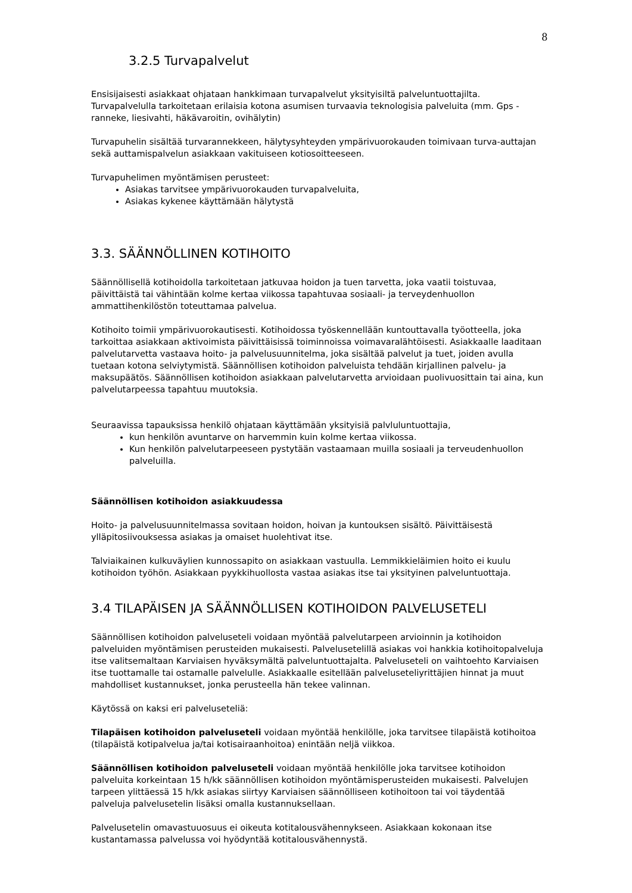8
3.2.5 Turvapalvelut
Ensisijaisesti asiakkaat ohjataan hankkimaan turvapalvelut yksityisiltä palveluntuottajilta. Turvapalvelulla tarkoitetaan erilaisia kotona asumisen turvaavia teknologisia palveluita (mm. Gps - ranneke, liesivahti, häkävaroitin, ovihälytin)
Turvapuhelin sisältää turvarannekkeen, hälytysyhteyden ympärivuorokauden toimivaan turva-auttajan sekä auttamispalvelun asiakkaan vakituiseen kotiosoitteeseen.
Turvapuhelimen myöntämisen perusteet:
Asiakas tarvitsee ympärivuorokauden turvapalveluita,
Asiakas kykenee käyttämään hälytystä
3.3. SÄÄNNÖLLINEN KOTIHOITO
Säännöllisellä kotihoidolla tarkoitetaan jatkuvaa hoidon ja tuen tarvetta, joka vaatii toistuvaa, päivittäistä tai vähintään kolme kertaa viikossa tapahtuvaa sosiaali- ja terveydenhuollon ammattihenkilöstön toteuttamaa palvelua.
Kotihoito toimii ympärivuorokautisesti. Kotihoidossa työskennellään kuntouttavalla työotteella, joka tarkoittaa asiakkaan aktivoimista päivittäisissä toiminnoissa voimavaralähtöisesti. Asiakkaalle laaditaan palvelutarvetta vastaava hoito- ja palvelusuunnitelma, joka sisältää palvelut ja tuet, joiden avulla tuetaan kotona selviytymistä. Säännöllisen kotihoidon palveluista tehdään kirjallinen palvelu- ja maksupäätös. Säännöllisen kotihoidon asiakkaan palvelutarvetta arvioidaan puolivuosittain tai aina, kun palvelutarpeessa tapahtuu muutoksia.
Seuraavissa tapauksissa henkilö ohjataan käyttämään yksityisiä palvluluntuottajia,
kun henkilön avuntarve on harvemmin kuin kolme kertaa viikossa.
Kun henkilön palvelutarpeeseen pystytään vastaamaan muilla sosiaali ja terveudenhuollon palveluilla.
Säännöllisen kotihoidon asiakkuudessa
Hoito- ja palvelusuunnitelmassa sovitaan hoidon, hoivan ja kuntouksen sisältö. Päivittäisestä ylläpitosiivouksessa asiakas ja omaiset huolehtivat itse.
Talviaikainen kulkuväylien kunnossapito on asiakkaan vastuulla. Lemmikkieläimien hoito ei kuulu kotihoidon työhön. Asiakkaan pyykkihuollosta vastaa asiakas itse tai yksityinen palveluntuottaja.
3.4 TILAPÄISEN JA SÄÄNNÖLLISEN KOTIHOIDON PALVELUSETELI
Säännöllisen kotihoidon palveluseteli voidaan myöntää palvelutarpeen arvioinnin ja kotihoidon palveluiden myöntämisen perusteiden mukaisesti. Palvelusetelillä asiakas voi hankkia kotihoitopalveluja itse valitsemaltaan Karviaisen hyväksymältä palveluntuottajalta. Palveluseteli on vaihtoehto Karviaisen itse tuottamalle tai ostamalle palvelulle. Asiakkaalle esitellään palveluseteliyrittäjien hinnat ja muut mahdolliset kustannukset, jonka perusteella hän tekee valinnan.
Käytössä on kaksi eri palveluseteliä:
Tilapäisen kotihoidon palveluseteli voidaan myöntää henkilölle, joka tarvitsee tilapäistä kotihoitoa (tilapäistä kotipalvelua ja/tai kotisairaanhoitoa) enintään neljä viikkoa.
Säännöllisen kotihoidon palveluseteli voidaan myöntää henkilölle joka tarvitsee kotihoidon palveluita korkeintaan 15 h/kk säännöllisen kotihoidon myöntämisperusteiden mukaisesti. Palvelujen tarpeen ylittäessä 15 h/kk asiakas siirtyy Karviaisen säännölliseen kotihoitoon tai voi täydentää palveluja palvelusetelin lisäksi omalla kustannuksellaan.
Palvelusetelin omavastuuosuus ei oikeuta kotitalousvähennykseen. Asiakkaan kokonaan itse kustantamassa palvelussa voi hyödyntää kotitalousvähennystä.